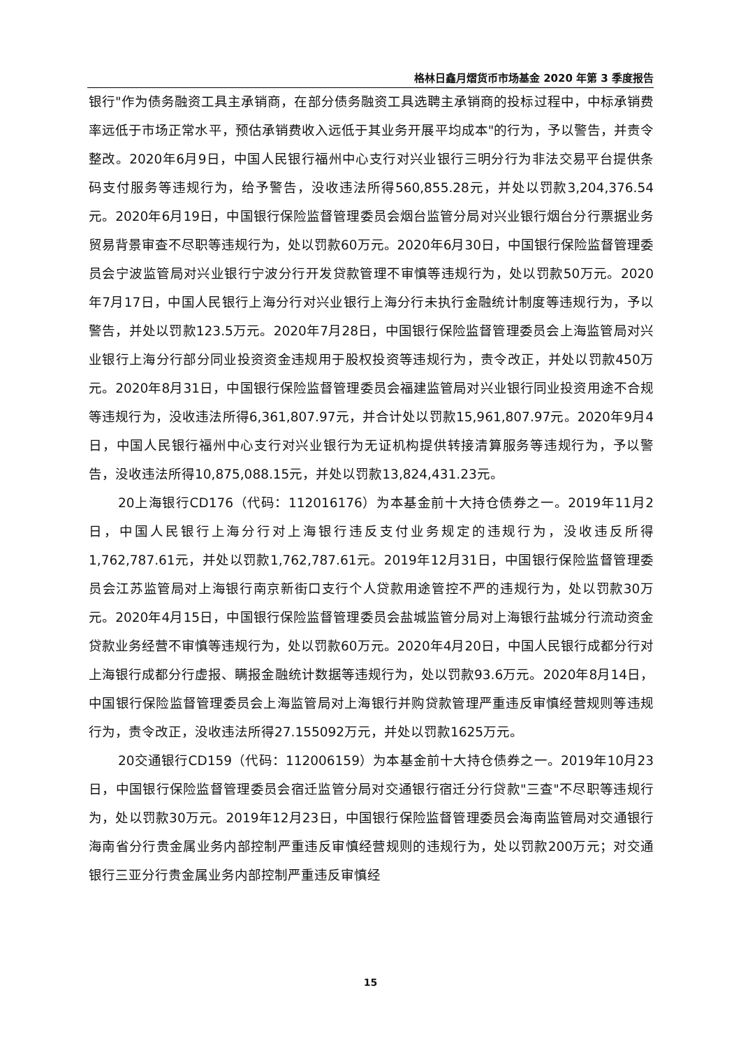格林日鑫月熠货币市场基金 2020 年第 3 季度报告
银行"作为债务融资工具主承销商，在部分债务融资工具选聘主承销商的投标过程中，中标承销费率远低于市场正常水平，预估承销费收入远低于其业务开展平均成本"的行为，予以警告，并责令整改。2020年6月9日，中国人民银行福州中心支行对兴业银行三明分行为非法交易平台提供条码支付服务等违规行为，给予警告，没收违法所得560,855.28元，并处以罚款3,204,376.54元。2020年6月19日，中国银行保险监督管理委员会烟台监管分局对兴业银行烟台分行票据业务贸易背景审查不尽职等违规行为，处以罚款60万元。2020年6月30日，中国银行保险监督管理委员会宁波监管局对兴业银行宁波分行开发贷款管理不审慎等违规行为，处以罚款50万元。2020年7月17日，中国人民银行上海分行对兴业银行上海分行未执行金融统计制度等违规行为，予以警告，并处以罚款123.5万元。2020年7月28日，中国银行保险监督管理委员会上海监管局对兴业银行上海分行部分同业投资资金违规用于股权投资等违规行为，责令改正，并处以罚款450万元。2020年8月31日，中国银行保险监督管理委员会福建监管局对兴业银行同业投资用途不合规等违规行为，没收违法所得6,361,807.97元，并合计处以罚款15,961,807.97元。2020年9月4日，中国人民银行福州中心支行对兴业银行为无证机构提供转接清算服务等违规行为，予以警告，没收违法所得10,875,088.15元，并处以罚款13,824,431.23元。
20上海银行CD176（代码：112016176）为本基金前十大持仓债券之一。2019年11月2日，中国人民银行上海分行对上海银行违反支付业务规定的违规行为，没收违反所得1,762,787.61元，并处以罚款1,762,787.61元。2019年12月31日，中国银行保险监督管理委员会江苏监管局对上海银行南京新街口支行个人贷款用途管控不严的违规行为，处以罚款30万元。2020年4月15日，中国银行保险监督管理委员会盐城监管分局对上海银行盐城分行流动资金贷款业务经营不审慎等违规行为，处以罚款60万元。2020年4月20日，中国人民银行成都分行对上海银行成都分行虚报、瞒报金融统计数据等违规行为，处以罚款93.6万元。2020年8月14日，中国银行保险监督管理委员会上海监管局对上海银行并购贷款管理严重违反审慎经营规则等违规行为，责令改正，没收违法所得27.155092万元，并处以罚款1625万元。
20交通银行CD159（代码：112006159）为本基金前十大持仓债券之一。2019年10月23日，中国银行保险监督管理委员会宿迁监管分局对交通银行宿迁分行贷款"三查"不尽职等违规行为，处以罚款30万元。2019年12月23日，中国银行保险监督管理委员会海南监管局对交通银行海南省分行贵金属业务内部控制严重违反审慎经营规则的违规行为，处以罚款200万元；对交通银行三亚分行贵金属业务内部控制严重违反审慎经
15